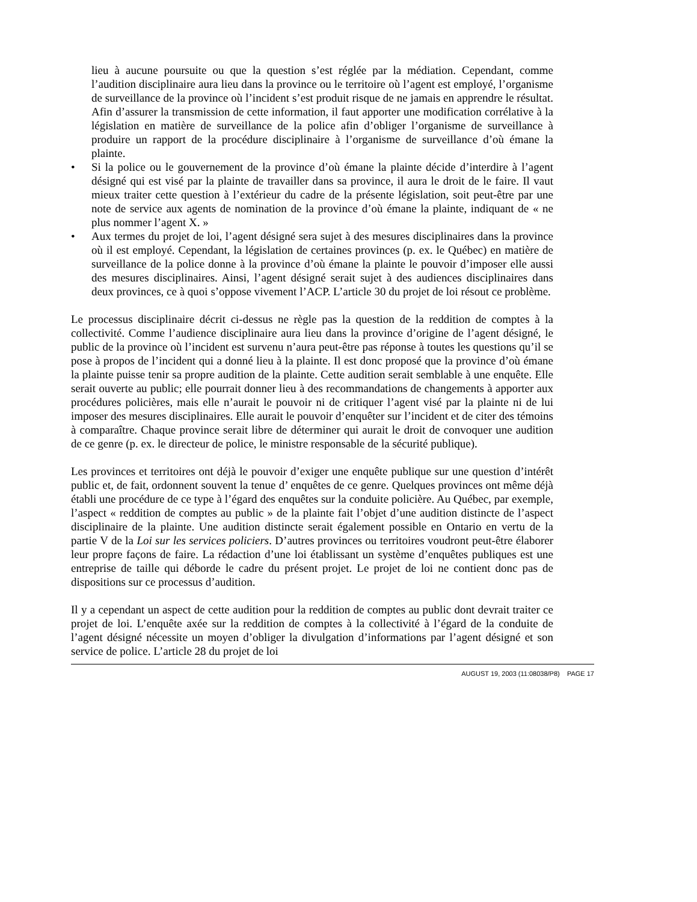lieu à aucune poursuite ou que la question s’est réglée par la médiation. Cependant, comme l’audition disciplinaire aura lieu dans la province ou le territoire où l’agent est employé, l’organisme de surveillance de la province où l’incident s’est produit risque de ne jamais en apprendre le résultat. Afin d’assurer la transmission de cette information, il faut apporter une modification corrélative à la législation en matière de surveillance de la police afin d’obliger l’organisme de surveillance à produire un rapport de la procédure disciplinaire à l’organisme de surveillance d’où émane la plainte.
• Si la police ou le gouvernement de la province d’où émane la plainte décide d’interdire à l’agent désigné qui est visé par la plainte de travailler dans sa province, il aura le droit de le faire. Il vaut mieux traiter cette question à l’extérieur du cadre de la présente législation, soit peut-être par une note de service aux agents de nomination de la province d’où émane la plainte, indiquant de « ne plus nommer l’agent X. »
• Aux termes du projet de loi, l’agent désigné sera sujet à des mesures disciplinaires dans la province où il est employé. Cependant, la législation de certaines provinces (p. ex. le Québec) en matière de surveillance de la police donne à la province d’où émane la plainte le pouvoir d’imposer elle aussi des mesures disciplinaires. Ainsi, l’agent désigné serait sujet à des audiences disciplinaires dans deux provinces, ce à quoi s’oppose vivement l’ACP. L’article 30 du projet de loi résout ce problème.
Le processus disciplinaire décrit ci-dessus ne règle pas la question de la reddition de comptes à la collectivité. Comme l’audience disciplinaire aura lieu dans la province d’origine de l’agent désigné, le public de la province où l’incident est survenu n’aura peut-être pas réponse à toutes les questions qu’il se pose à propos de l’incident qui a donné lieu à la plainte. Il est donc proposé que la province d’où émane la plainte puisse tenir sa propre audition de la plainte. Cette audition serait semblable à une enquête. Elle serait ouverte au public; elle pourrait donner lieu à des recommandations de changements à apporter aux procédures policières, mais elle n’aurait le pouvoir ni de critiquer l’agent visé par la plainte ni de lui imposer des mesures disciplinaires. Elle aurait le pouvoir d’enquêter sur l’incident et de citer des témoins à comparaître. Chaque province serait libre de déterminer qui aurait le droit de convoquer une audition de ce genre (p. ex. le directeur de police, le ministre responsable de la sécurité publique).
Les provinces et territoires ont déjà le pouvoir d’exiger une enquête publique sur une question d’intérêt public et, de fait, ordonnent souvent la tenue d’ enquêtes de ce genre. Quelques provinces ont même déjà établi une procédure de ce type à l’égard des enquêtes sur la conduite policière. Au Québec, par exemple, l’aspect « reddition de comptes au public » de la plainte fait l’objet d’une audition distincte de l’aspect disciplinaire de la plainte. Une audition distincte serait également possible en Ontario en vertu de la partie V de la Loi sur les services policiers. D’autres provinces ou territoires voudront peut-être élaborer leur propre façons de faire. La rédaction d’une loi établissant un système d’enquêtes publiques est une entreprise de taille qui déborde le cadre du présent projet. Le projet de loi ne contient donc pas de dispositions sur ce processus d’audition.
Il y a cependant un aspect de cette audition pour la reddition de comptes au public dont devrait traiter ce projet de loi. L’enquête axée sur la reddition de comptes à la collectivité à l’égard de la conduite de l’agent désigné nécessite un moyen d’obliger la divulgation d’informations par l’agent désigné et son service de police. L’article 28 du projet de loi
AUGUST 19, 2003 (11:08038/P8) PAGE 17